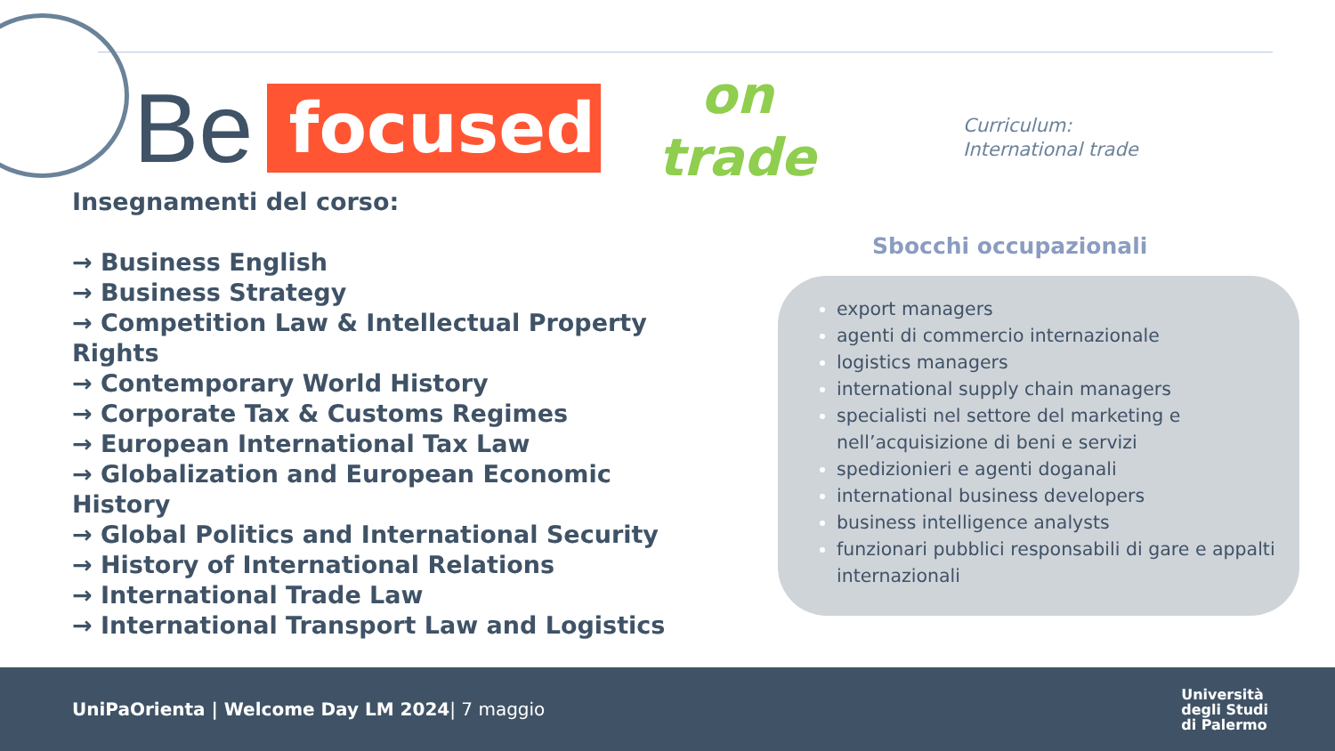Be
focused
on
trade
Curriculum:
International trade
Insegnamenti del corso:
→ Business English
→ Business Strategy
→ Competition Law & Intellectual Property Rights
→ Contemporary World History
→ Corporate Tax & Customs Regimes
→ European International Tax Law
→ Globalization and European Economic History
→ Global Politics and International Security
→ History of International Relations
→ International Trade Law
→ International Transport Law and Logistics
Sbocchi occupazionali
export managers
agenti di commercio internazionale
logistics managers
international supply chain managers
specialisti nel settore del marketing e nell’acquisizione di beni e servizi
spedizionieri e agenti doganali
international business developers
business intelligence analysts
funzionari pubblici responsabili di gare e appalti internazionali
UniPaOrienta | Welcome Day LM 2024| 7 maggio
Università
degli Studi
di Palermo